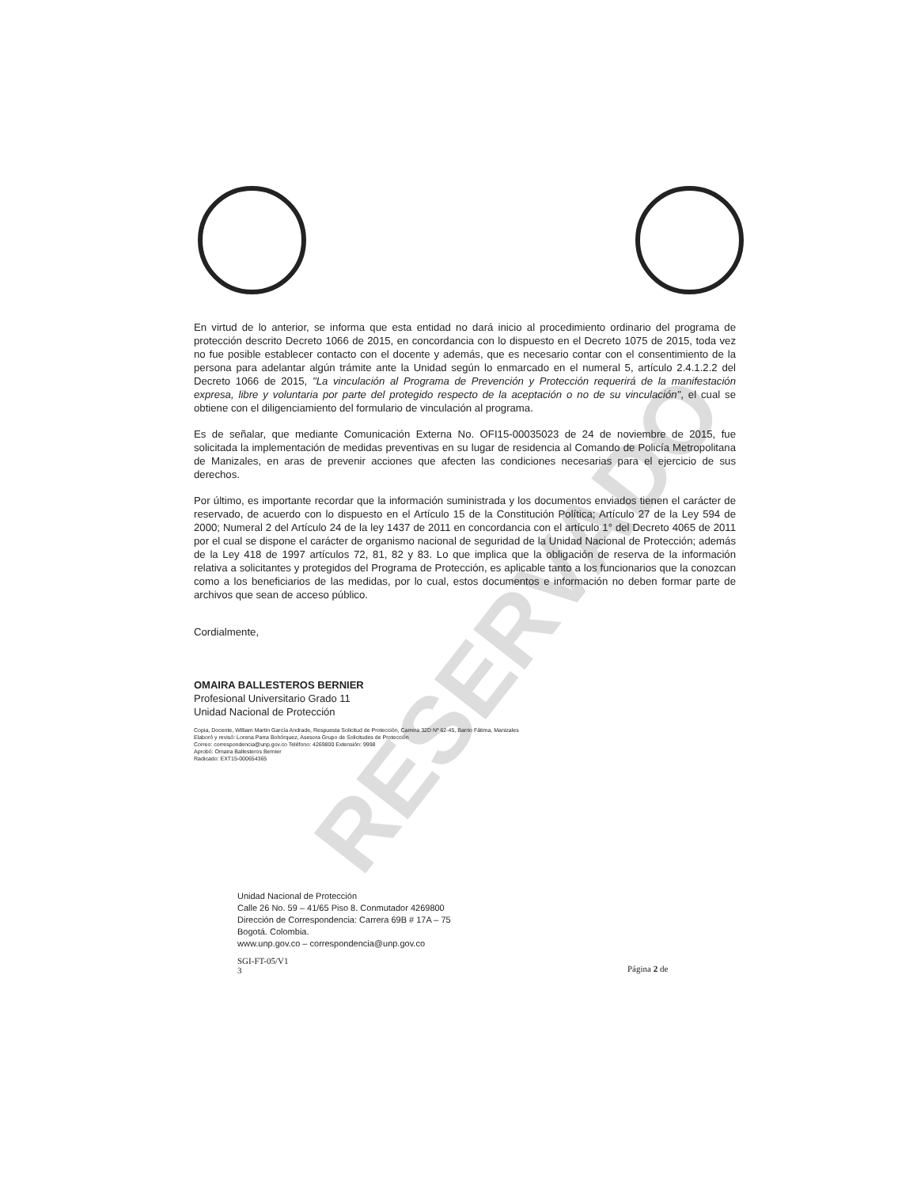RESERVADO
En virtud de lo anterior, se informa que esta entidad no dará inicio al procedimiento ordinario del programa de protección descrito Decreto 1066 de 2015, en concordancia con lo dispuesto en el Decreto 1075 de 2015, toda vez no fue posible establecer contacto con el docente y además, que es necesario contar con el consentimiento de la persona para adelantar algún trámite ante la Unidad según lo enmarcado en el numeral 5, artículo 2.4.1.2.2 del Decreto 1066 de 2015, "La vinculación al Programa de Prevención y Protección requerirá de la manifestación expresa, libre y voluntaria por parte del protegido respecto de la aceptación o no de su vinculación", el cual se obtiene con el diligenciamiento del formulario de vinculación al programa.
Es de señalar, que mediante Comunicación Externa No. OFI15-00035023 de 24 de noviembre de 2015, fue solicitada la implementación de medidas preventivas en su lugar de residencia al Comando de Policía Metropolitana de Manizales, en aras de prevenir acciones que afecten las condiciones necesarias para el ejercicio de sus derechos.
Por último, es importante recordar que la información suministrada y los documentos enviados tienen el carácter de reservado, de acuerdo con lo dispuesto en el Artículo 15 de la Constitución Política; Artículo 27 de la Ley 594 de 2000; Numeral 2 del Artículo 24 de la ley 1437 de 2011 en concordancia con el artículo 1° del Decreto 4065 de 2011 por el cual se dispone el carácter de organismo nacional de seguridad de la Unidad Nacional de Protección; además de la Ley 418 de 1997 artículos 72, 81, 82 y 83. Lo que implica que la obligación de reserva de la información relativa a solicitantes y protegidos del Programa de Protección, es aplicable tanto a los funcionarios que la conozcan como a los beneficiarios de las medidas, por lo cual, estos documentos e información no deben formar parte de archivos que sean de acceso público.
Cordialmente,
OMAIRA BALLESTEROS BERNIER
Profesional Universitario Grado 11
Unidad Nacional de Protección
Copia, Docente, William Martin García Andrade, Respuesta Solicitud de Protección, Carrera 32D Nº 62-45, Barrio Fátima, Manizales
Elaboró y revisó: Lorena Parra Bohórquez, Asesora Grupo de Solicitudes de Protección
Correo: correspondencia@unp.gov.co Teléfono: 4269800 Extensión: 9998
Aprobó: Omaira Ballesteros Bernier
Radicado: EXT15-000654365
Unidad Nacional de Protección
Calle 26 No. 59 – 41/65 Piso 8. Conmutador 4269800
Dirección de Correspondencia: Carrera 69B # 17A – 75
Bogotá. Colombia.
www.unp.gov.co – correspondencia@unp.gov.co
SGI-FT-05/V1
3
Página 2 de